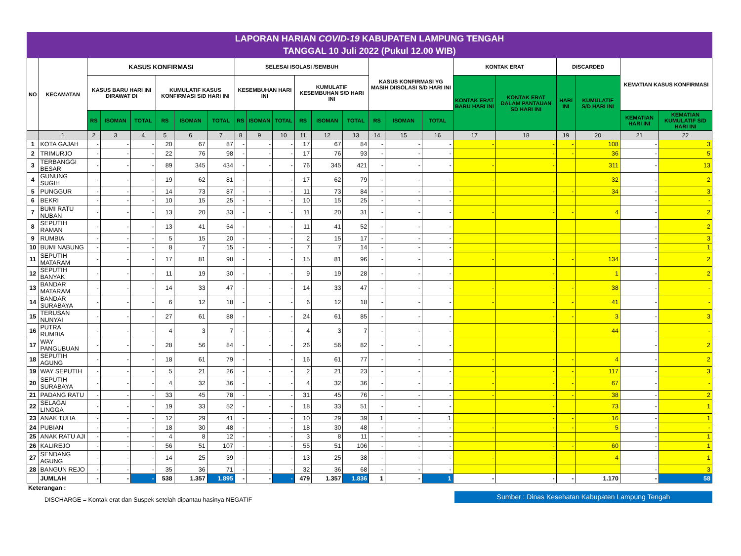LAPORAN HARIAN COVID-19 KABUPATEN LAMPUNG TENGAH
TANGGAL 10 Juli 2022 (Pukul 12.00 WIB)
| NO | KECAMATAN | KASUS KONFIRMASI | | | | | | SELESAI ISOLASI /SEMBUH | | | | | | KASUS KONFIRMASI YG MASIH DIISOLASI S/D HARI INI | | | KONTAK ERAT | | DISCARDED | | KEMATIAN KASUS KONFIRMASI | |
| --- | --- | --- | --- | --- | --- | --- | --- | --- | --- | --- | --- | --- | --- | --- | --- | --- | --- | --- | --- | --- | --- | --- |
| | | KASUS BARU HARI INI DIRAWAT DI | | | KUMULATIF KASUS KONFIRMASI S/D HARI INI | | | KESEMBUHAN HARI INI | | | KUMULATIF KESEMBUHAN S/D HARI INI | | | | | | KONTAK ERAT BARU HARI INI | KONTAK ERAT DALAM PANTAUAN SD HARI INI | HARI INI | KUMULATIF S/D HARI INI | | |
| | | RS | ISOMAN | TOTAL | RS | ISOMAN | TOTAL | RS | ISOMAN | TOTAL | RS | ISOMAN | TOTAL | RS | ISOMAN | TOTAL | | | | | KEMATIAN HARI INI | KEMATIAN KUMULATIF S/D HARI INI |
| | 1 | 2 | 3 | 4 | 5 | 6 | 7 | 8 | 9 | 10 | 11 | 12 | 13 | 14 | 15 | 16 | 17 | 18 | 19 | 20 | 21 | 22 |
| 1 | KOTA GAJAH | - | - | - | 20 | 67 | 87 | - | - | - | 17 | 67 | 84 | - | - | - | - | - | - | 108 | - | 3 |
| 2 | TRIMURJO | - | - | - | 22 | 76 | 98 | - | - | - | 17 | 76 | 93 | - | - | - | | - | - | 36 | - | 5 |
| 3 | TERBANGGI BESAR | - | - | - | 89 | 345 | 434 | - | - | - | 76 | 345 | 421 | - | - | - | - | - | | 311 | - | 13 |
| 4 | GUNUNG SUGIH | - | - | - | 19 | 62 | 81 | - | - | - | 17 | 62 | 79 | - | - | - | - | | | 32 | - | 2 |
| 5 | PUNGGUR | - | - | - | 14 | 73 | 87 | - | - | - | 11 | 73 | 84 | - | - | - | | - | - | 34 | - | 3 |
| 6 | BEKRI | - | - | - | 10 | 15 | 25 | - | - | - | 10 | 15 | 25 | - | - | - | | | | | - | - |
| 7 | BUMI RATU NUBAN | - | - | - | 13 | 20 | 33 | - | - | - | 11 | 20 | 31 | - | - | - | - | - | - | 4 | - | 2 |
| 8 | SEPUTIH RAMAN | - | - | - | 13 | 41 | 54 | - | - | - | 11 | 41 | 52 | - | - | - | | | | | - | 2 |
| 9 | RUMBIA | - | - | - | 5 | 15 | 20 | - | - | - | 2 | 15 | 17 | - | - | - | | | | | - | 3 |
| 10 | BUMI NABUNG | - | - | - | 8 | 7 | 15 | - | - | - | 7 | 7 | 14 | - | - | - | | | | | - | 1 |
| 11 | SEPUTIH MATARAM | - | - | - | 17 | 81 | 98 | - | - | - | 15 | 81 | 96 | - | - | - | - | - | - | 134 | - | 2 |
| 12 | SEPUTIH BANYAK | - | - | - | 11 | 19 | 30 | - | - | - | 9 | 19 | 28 | - | - | - | | - | | 1 | - | 2 |
| 13 | BANDAR MATARAM | - | - | - | 14 | 33 | 47 | - | - | - | 14 | 33 | 47 | - | - | - | - | - | - | 38 | - | - |
| 14 | BANDAR SURABAYA | - | - | - | 6 | 12 | 18 | - | - | - | 6 | 12 | 18 | - | - | - | - | - | - | 41 | - | - |
| 15 | TERUSAN NUNYAI | - | - | - | 27 | 61 | 88 | - | - | - | 24 | 61 | 85 | - | - | - | | - | - | 3 | - | 3 |
| 16 | PUTRA RUMBIA | - | - | - | 4 | 3 | 7 | - | - | - | 4 | 3 | 7 | - | - | - | | - | | 44 | - | - |
| 17 | WAY PANGUBUAN | - | - | - | 28 | 56 | 84 | - | - | - | 26 | 56 | 82 | - | - | - | | | | | - | 2 |
| 18 | SEPUTIH AGUNG | - | - | - | 18 | 61 | 79 | - | - | - | 16 | 61 | 77 | - | - | - | - | - | - | 4 | - | 2 |
| 19 | WAY SEPUTIH | - | - | - | 5 | 21 | 26 | - | - | - | 2 | 21 | 23 | - | - | - | - | - | - | 117 | - | 3 |
| 20 | SEPUTIH SURABAYA | - | - | - | 4 | 32 | 36 | - | - | - | 4 | 32 | 36 | - | - | - | - | - | - | 67 | - | - |
| 21 | PADANG RATU | - | - | - | 33 | 45 | 78 | - | - | - | 31 | 45 | 76 | - | - | - | - | - | - | 38 | - | 2 |
| 22 | SELAGAI LINGGA | - | - | - | 19 | 33 | 52 | - | - | - | 18 | 33 | 51 | - | - | - | | - | | 73 | - | 1 |
| 23 | ANAK TUHA | - | - | - | 12 | 29 | 41 | - | - | - | 10 | 29 | 39 | 1 | - | 1 | | - | - | 16 | - | 1 |
| 24 | PUBIAN | - | - | - | 18 | 30 | 48 | - | - | - | 18 | 30 | 48 | - | - | - | - | - | - | 5 | - | - |
| 25 | ANAK RATU AJI | - | - | - | 4 | 8 | 12 | - | - | - | 3 | 8 | 11 | - | - | - | | | | | - | 1 |
| 26 | KALIREJO | - | - | - | 56 | 51 | 107 | - | - | - | 55 | 51 | 106 | - | - | - | | - | - | 60 | - | 1 |
| 27 | SENDANG AGUNG | - | - | - | 14 | 25 | 39 | - | - | - | 13 | 25 | 38 | - | - | - | - | - | | 4 | - | 1 |
| 28 | BANGUN REJO | - | - | - | 35 | 36 | 71 | - | - | - | 32 | 36 | 68 | - | - | - | | | | | - | 3 |
| | JUMLAH | - | - | - | 538 | 1.357 | 1.895 | - | - | - | 479 | 1.357 | 1.836 | 1 | - | 1 | - | - | - | 1.170 | - | 58 |
Keterangan :
DISCHARGE = Kontak erat dan Suspek setelah dipantau hasinya NEGATIF
Sumber : Dinas Kesehatan Kabupaten Lampung Tengah